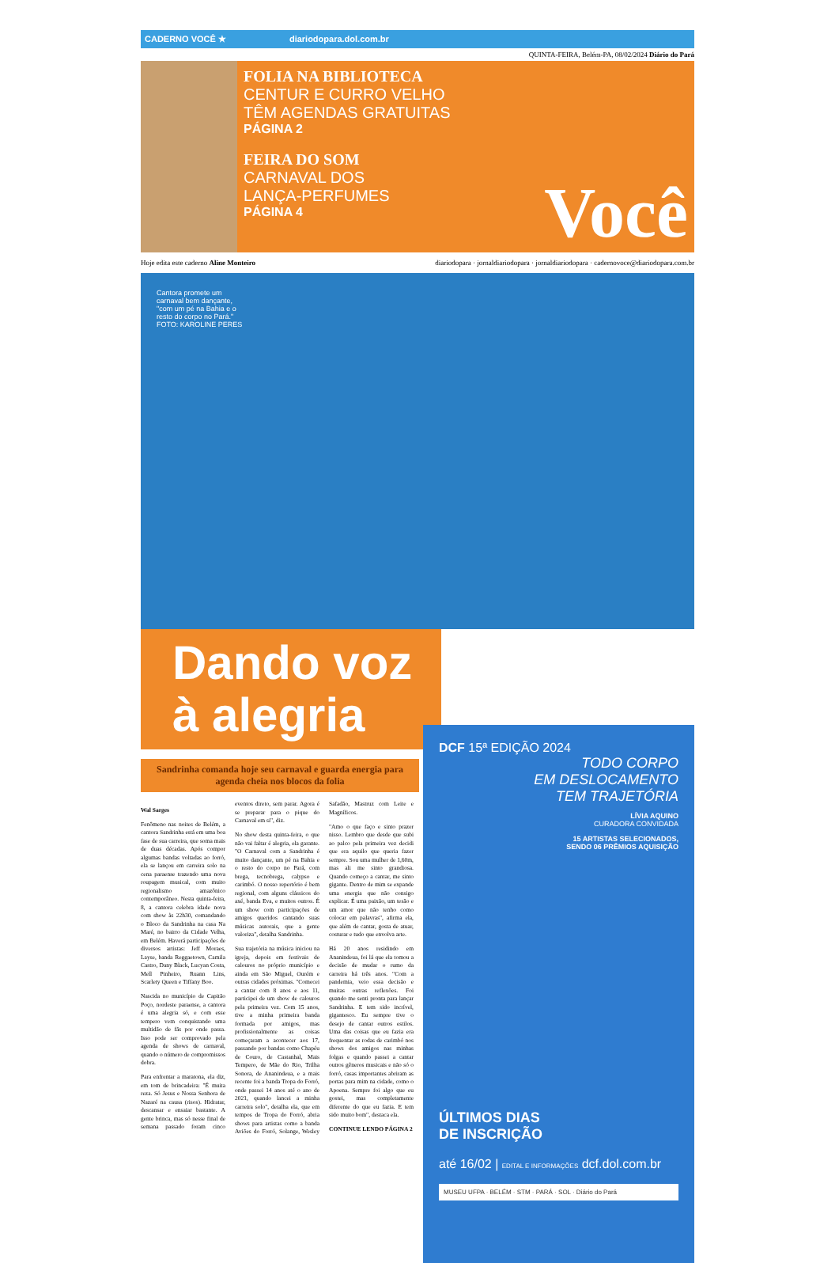CADERNO VOCÊ ★ diariodopara.dol.com.br
QUINTA-FEIRA, Belém-PA, 08/02/2024 Diário do Pará
FOLIA NA BIBLIOTECA
CENTUR E CURRO VELHO
TÊM AGENDAS GRATUITAS
PÁGINA 2
FEIRA DO SOM
CARNAVAL DOS
LANÇA-PERFUMES
PÁGINA 4
Você
Hoje edita este caderno Aline Monteiro diariodopara · jornaldiariodopara · jornaldiariodopara · cadernovoce@diariodopara.com.br
Cantora promete um
carnaval bem dançante,
"com um pé na Bahia e o
resto do corpo no Pará."
FOTO: KAROLINE PERES
Dando voz
à alegria
Sandrinha comanda hoje seu carnaval e guarda energia para agenda cheia nos blocos da folia
Wal Sarges
Fenômeno nas noites de Belém, a cantora Sandrinha está em uma boa fase de sua carreira, que soma mais de duas décadas. Após compor algumas bandas voltadas ao forró, ela se lançou em carreira solo na cena paraense trazendo uma nova roupagem musical, com muito regionalismo amazônico contemporâneo. Nesta quinta-feira, 8, a cantora celebra idade nova com show às 22h30, comandando o Bloco da Sandrinha na casa Na Maré, no bairro da Cidade Velha, em Belém. Haverá participações de diversos artistas: Jeff Moraes, Layse, banda Reggaetown, Camila Castro, Dany Black, Lucyan Costa, Mell Pinheiro, Ruann Lins, Scarlety Queen e Tiffany Boo.
Nascida no município de Capitão Poço, nordeste paraense, a cantora é uma alegria só, e com esse tempero vem conquistando uma multidão de fãs por onde passa. Isso pode ser comprovado pela agenda de shows de carnaval, quando o número de compromissos dobra.
Para enfrentar a maratona, ela diz, em tom de brincadeira: "É muita reza. Só Jesus e Nossa Senhora de Nazaré na causa (risos). Hidratar, descansar e ensaiar bastante. A gente brinca, mas só nesse final de semana passado foram cinco eventos direto, sem parar. Agora é se preparar para o pique do Carnaval em si", diz.
No show desta quinta-feira, o que não vai faltar é alegria, ela garante. "O Carnaval com a Sandrinha é muito dançante, um pé na Bahia e o resto do corpo no Pará, com brega, tecnobrega, calypso e carimbó. O nosso repertório é bem regional, com alguns clássicos do axé, banda Eva, e muitos outros. É um show com participações de amigos queridos cantando suas músicas autorais, que a gente valoriza", detalha Sandrinha.
Sua trajetória na música iniciou na igreja, depois em festivais de calouros no próprio município e ainda em São Miguel, Ourém e outras cidades próximas. "Comecei a cantar com 8 anos e aos 11, participei de um show de calouros pela primeira vez. Com 15 anos, tive a minha primeira banda formada por amigos, mas profissionalmente as coisas começaram a acontecer aos 17, passando por bandas como Chapéu de Couro, de Castanhal, Mais Tempero, de Mãe do Rio, Trilha Sonora, de Ananindeua, e a mais recente foi a banda Tropa do Forró, onde passei 14 anos até o ano de 2021, quando lancei a minha carreira solo", detalha ela, que em tempos de Tropa do Forró, abria shows para artistas como a banda Aviões do Forró, Solange, Wesley Safadão, Mastruz com Leite e Magníficos.
"Amo o que faço e sinto prazer nisso. Lembro que desde que subi ao palco pela primeira vez decidi que era aquilo que queria fazer sempre. Sou uma mulher de 1,60m, mas ali me sinto grandiosa. Quando começo a cantar, me sinto gigante. Dentro de mim se expande uma energia que não consigo explicar. É uma paixão, um tesão e um amor que não tenho como colocar em palavras", afirma ela, que além de cantar, gosta de atuar, costurar e tudo que envolva arte.
Há 20 anos residindo em Ananindeua, foi lá que ela tomou a decisão de mudar o rumo da carreira há três anos. "Com a pandemia, veio essa decisão e muitas outras reflexões. Foi quando me senti pronta para lançar Sandrinha. E tem sido incrível, gigantesco. Eu sempre tive o desejo de cantar outros estilos. Uma das coisas que eu fazia era frequentar as rodas de carimbó nos shows dos amigos nas minhas folgas e quando passei a cantar outros gêneros musicais e não só o forró, casas importantes abriram as portas para mim na cidade, como o Apoena. Sempre foi algo que eu gostei, mas completamente diferente do que eu fazia. E tem sido muito bom", destaca ela.
CONTINUE LENDO PÁGINA 2
DCF 15ª EDIÇÃO 2024
TODO CORPO
EM DESLOCAMENTO
TEM TRAJETÓRIA
LÍVIA AQUINO
CURADORA CONVIDADA
15 ARTISTAS SELECIONADOS,
SENDO 06 PRÊMIOS AQUISIÇÃO
ÚLTIMOS DIAS
DE INSCRIÇÃO
até 16/02 | EDITAL E INFORMAÇÕES dcf.dol.com.br
MUSEU UFPA · BELÉM · STM · PARÁ · SOL · Diário do Pará